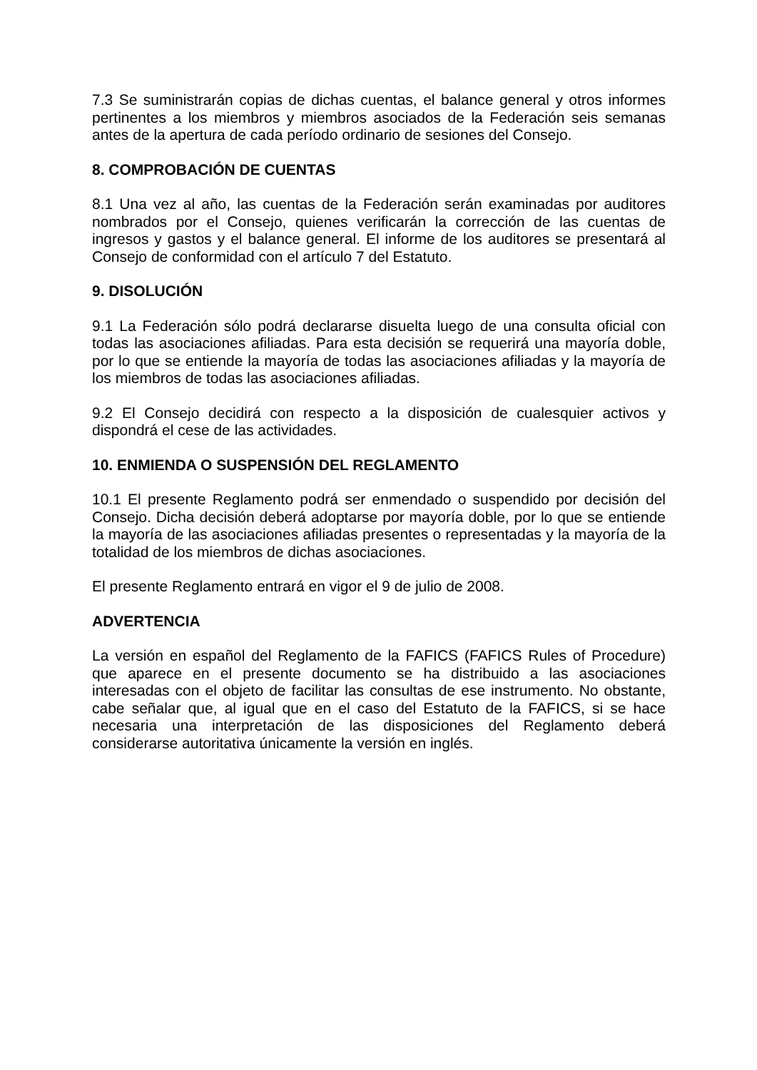7.3 Se suministrarán copias de dichas cuentas, el balance general y otros informes pertinentes a los miembros y miembros asociados de la Federación seis semanas antes de la apertura de cada período ordinario de sesiones del Consejo.
8. COMPROBACIÓN DE CUENTAS
8.1 Una vez al año, las cuentas de la Federación serán examinadas por auditores nombrados por el Consejo, quienes verificarán la corrección de las cuentas de ingresos y gastos y el balance general. El informe de los auditores se presentará al Consejo de conformidad con el artículo 7 del Estatuto.
9. DISOLUCIÓN
9.1 La Federación sólo podrá declararse disuelta luego de una consulta oficial con todas las asociaciones afiliadas. Para esta decisión se requerirá una mayoría doble, por lo que se entiende la mayoría de todas las asociaciones afiliadas y la mayoría de los miembros de todas las asociaciones afiliadas.
9.2 El Consejo decidirá con respecto a la disposición de cualesquier activos y dispondrá el cese de las actividades.
10. ENMIENDA O SUSPENSIÓN DEL REGLAMENTO
10.1 El presente Reglamento podrá ser enmendado o suspendido por decisión del Consejo. Dicha decisión deberá adoptarse por mayoría doble, por lo que se entiende la mayoría de las asociaciones afiliadas presentes o representadas y la mayoría de la totalidad de los miembros de dichas asociaciones.
El presente Reglamento entrará en vigor el 9 de julio de 2008.
ADVERTENCIA
La versión en español del Reglamento de la FAFICS (FAFICS Rules of Procedure) que aparece en el presente documento se ha distribuido a las asociaciones interesadas con el objeto de facilitar las consultas de ese instrumento. No obstante, cabe señalar que, al igual que en el caso del Estatuto de la FAFICS, si se hace necesaria una interpretación de las disposiciones del Reglamento deberá considerarse autoritativa únicamente la versión en inglés.